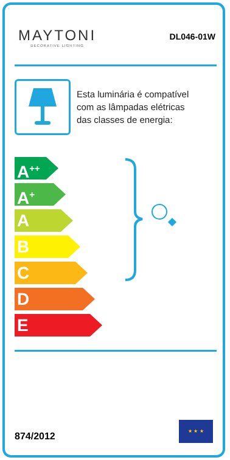MAYTONI
DECORATIVE LIGHTING
DL046-01W
Esta luminária é compatível
com as lâmpadas elétricas
das classes de energia:
A<sup>++</sup>
A<sup>+</sup>
A
B
C
D
E
874/2012
★ ★ ★